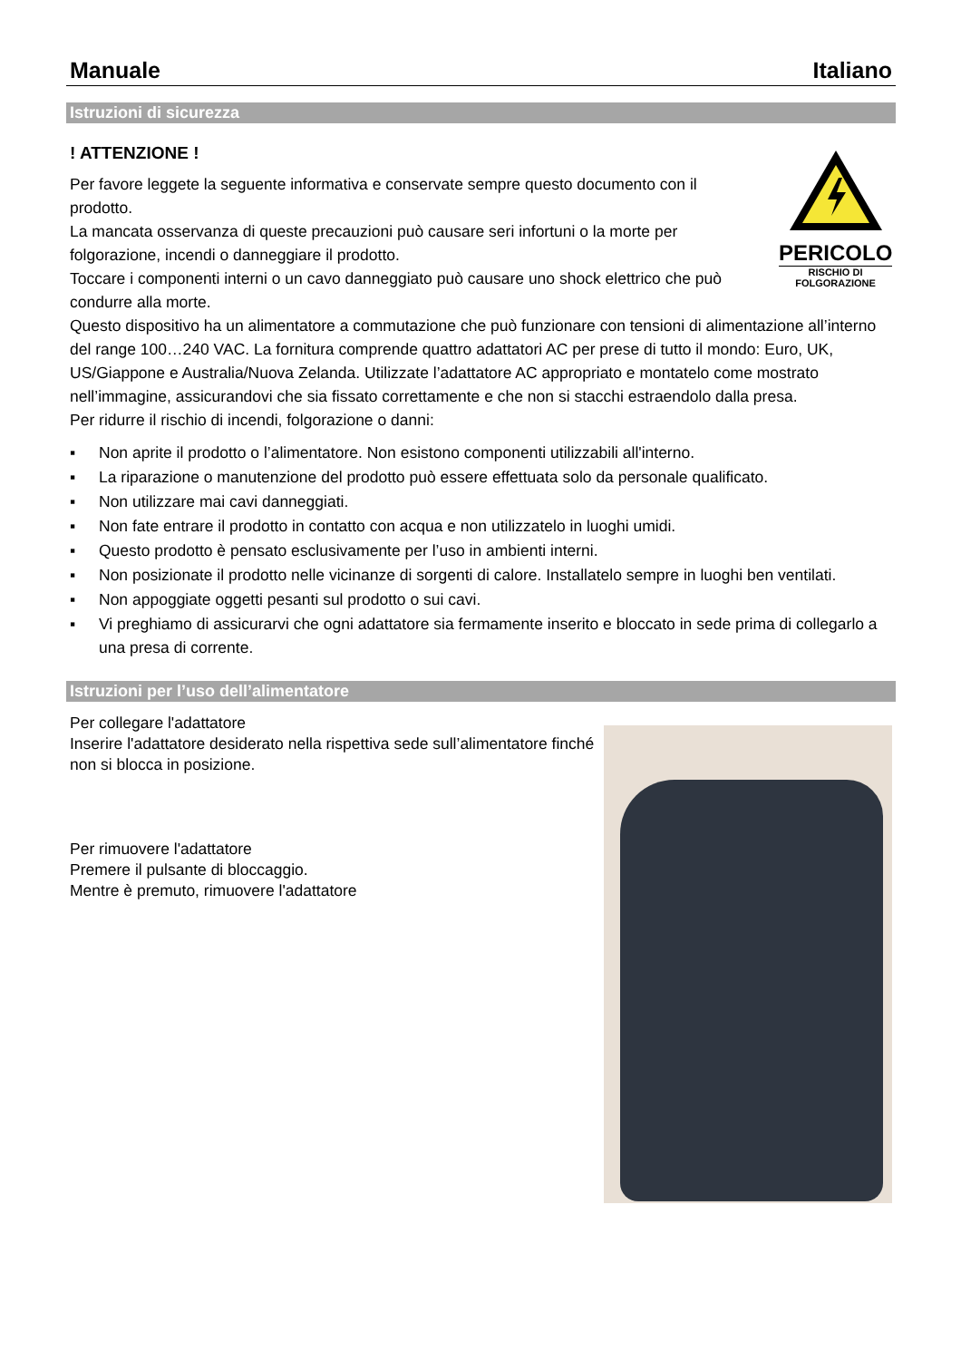Manuale Italiano
Istruzioni di sicurezza
PERICOLO
RISCHIO DI
FOLGORAZIONE
! ATTENZIONE !
Per favore leggete la seguente informativa e conservate sempre questo documento con il prodotto.
La mancata osservanza di queste precauzioni può causare seri infortuni o la morte per folgorazione, incendi o danneggiare il prodotto.
Toccare i componenti interni o un cavo danneggiato può causare uno shock elettrico che può condurre alla morte.
Questo dispositivo ha un alimentatore a commutazione che può funzionare con tensioni di alimentazione all’interno del range 100…240 VAC. La fornitura comprende quattro adattatori AC per prese di tutto il mondo: Euro, UK, US/Giappone e Australia/Nuova Zelanda. Utilizzate l’adattatore AC appropriato e montatelo come mostrato nell’immagine, assicurandovi che sia fissato correttamente e che non si stacchi estraendolo dalla presa.
Per ridurre il rischio di incendi, folgorazione o danni:
▪ Non aprite il prodotto o l’alimentatore. Non esistono componenti utilizzabili all'interno.
▪ La riparazione o manutenzione del prodotto può essere effettuata solo da personale qualificato.
▪ Non utilizzare mai cavi danneggiati.
▪ Non fate entrare il prodotto in contatto con acqua e non utilizzatelo in luoghi umidi.
▪ Questo prodotto è pensato esclusivamente per l’uso in ambienti interni.
▪ Non posizionate il prodotto nelle vicinanze di sorgenti di calore. Installatelo sempre in luoghi ben ventilati.
▪ Non appoggiate oggetti pesanti sul prodotto o sui cavi.
▪ Vi preghiamo di assicurarvi che ogni adattatore sia fermamente inserito e bloccato in sede prima di collegarlo a una presa di corrente.
Istruzioni per l’uso dell’alimentatore
Per collegare l'adattatore
Inserire l'adattatore desiderato nella rispettiva sede sull’alimentatore finché non si blocca in posizione.
Per rimuovere l'adattatore
Premere il pulsante di bloccaggio.
Mentre è premuto, rimuovere l'adattatore